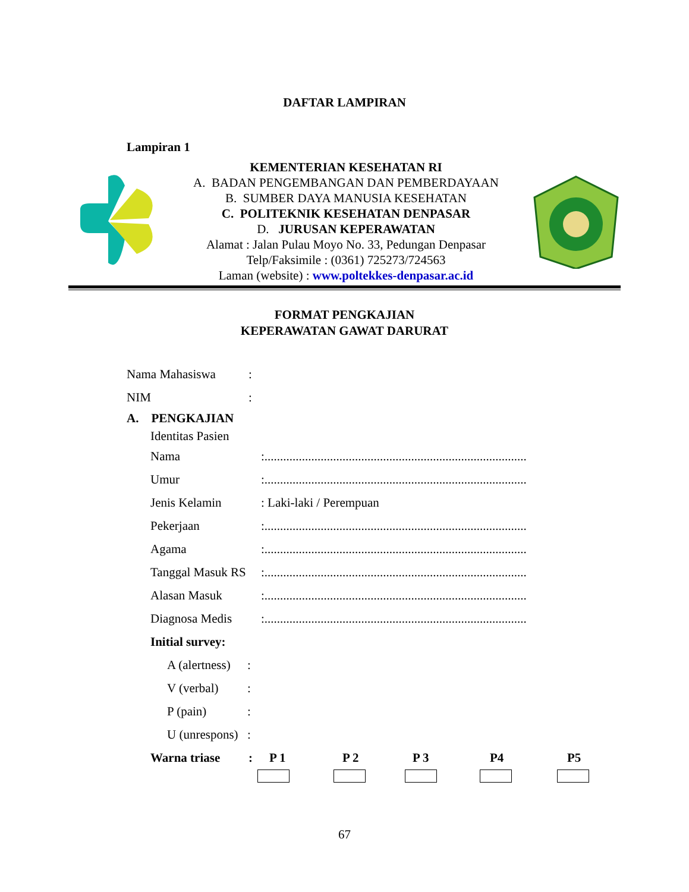DAFTAR LAMPIRAN
Lampiran 1
KEMENTERIAN KESEHATAN RI
A. BADAN PENGEMBANGAN DAN PEMBERDAYAAN
B. SUMBER DAYA MANUSIA KESEHATAN
C. POLITEKNIK KESEHATAN DENPASAR
D. JURUSAN KEPERAWATAN
Alamat : Jalan Pulau Moyo No. 33, Pedungan Denpasar
Telp/Faksimile : (0361) 725273/724563
Laman (website) : www.poltekkes-denpasar.ac.id
FORMAT PENGKAJIAN
KEPERAWATAN GAWAT DARURAT
Nama Mahasiswa:
NIM:
A. PENGKAJIAN
Identitas Pasien
Nama:....................................................................................
Umur:....................................................................................
Jenis Kelamin: Laki-laki / Perempuan
Pekerjaan:....................................................................................
Agama:....................................................................................
Tanggal Masuk RS:....................................................................................
Alasan Masuk:....................................................................................
Diagnosa Medis:....................................................................................
Initial survey:
A (alertness):
V (verbal):
P (pain):
U (unrespons):
Warna triase: P 1 P 2 P 3 P4 P5
67